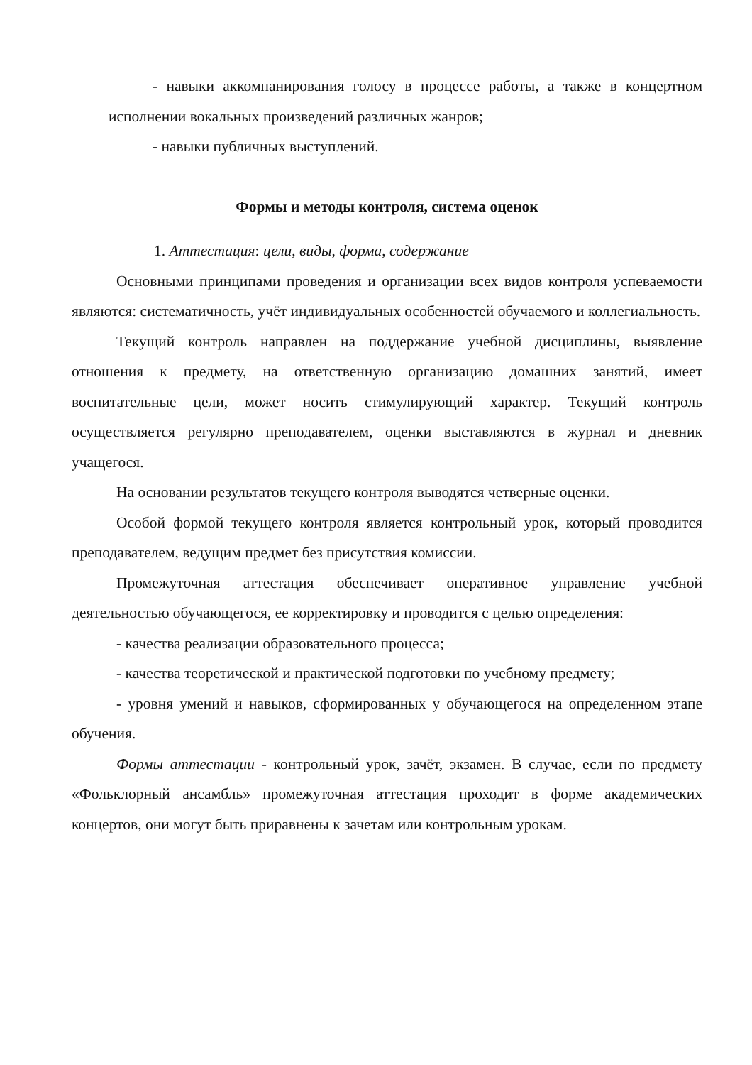- навыки аккомпанирования голосу в процессе работы, а также в концертном исполнении вокальных произведений различных жанров;
- навыки публичных выступлений.
Формы и методы контроля, система оценок
1. Аттестация: цели, виды, форма, содержание
Основными принципами проведения и организации всех видов контроля успеваемости являются: систематичность, учёт индивидуальных особенностей обучаемого и коллегиальность.
Текущий контроль направлен на поддержание учебной дисциплины, выявление отношения к предмету, на ответственную организацию домашних занятий, имеет воспитательные цели, может носить стимулирующий характер. Текущий контроль осуществляется регулярно преподавателем, оценки выставляются в журнал и дневник учащегося.
На основании результатов текущего контроля выводятся четверные оценки.
Особой формой текущего контроля является контрольный урок, который проводится преподавателем, ведущим предмет без присутствия комиссии.
Промежуточная аттестация обеспечивает оперативное управление учебной деятельностью обучающегося, ее корректировку и проводится с целью определения:
- качества реализации образовательного процесса;
- качества теоретической и практической подготовки по учебному предмету;
- уровня умений и навыков, сформированных у обучающегося на определенном этапе обучения.
Формы аттестации - контрольный урок, зачёт, экзамен. В случае, если по предмету «Фольклорный ансамбль» промежуточная аттестация проходит в форме академических концертов, они могут быть приравнены к зачетам или контрольным урокам.